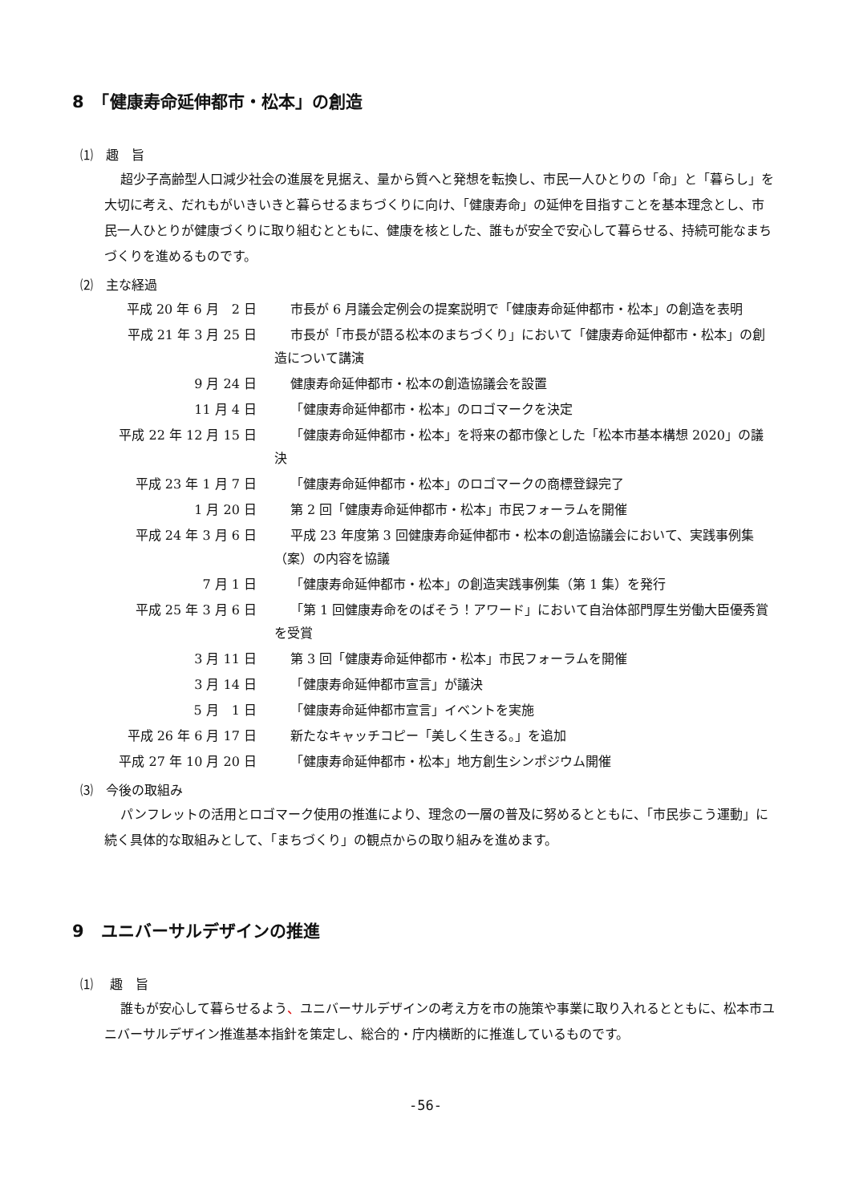8　「健康寿命延伸都市・松本」の創造
⑴　趣　旨
超少子高齢型人口減少社会の進展を見据え、量から質へと発想を転換し、市民一人ひとりの「命」と「暮らし」を大切に考え、だれもがいきいきと暮らせるまちづくりに向け、「健康寿命」の延伸を目指すことを基本理念とし、市民一人ひとりが健康づくりに取り組むとともに、健康を核とした、誰もが安全で安心して暮らせる、持続可能なまちづくりを進めるものです。
⑵　主な経過
| 平成 20 年 6 月 2 日 | 市長が 6 月議会定例会の提案説明で「健康寿命延伸都市・松本」の創造を表明 |
| 平成 21 年 3 月 25 日 | 市長が「市長が語る松本のまちづくり」において「健康寿命延伸都市・松本」の創造について講演 |
| 9 月 24 日 | 健康寿命延伸都市・松本の創造協議会を設置 |
| 11 月 4 日 | 「健康寿命延伸都市・松本」のロゴマークを決定 |
| 平成 22 年 12 月 15 日 | 「健康寿命延伸都市・松本」を将来の都市像とした「松本市基本構想 2020」の議決 |
| 平成 23 年 1 月 7 日 | 「健康寿命延伸都市・松本」のロゴマークの商標登録完了 |
| 1 月 20 日 | 第 2 回「健康寿命延伸都市・松本」市民フォーラムを開催 |
| 平成 24 年 3 月 6 日 | 平成 23 年度第 3 回健康寿命延伸都市・松本の創造協議会において、実践事例集（案）の内容を協議 |
| 7 月 1 日 | 「健康寿命延伸都市・松本」の創造実践事例集（第 1 集）を発行 |
| 平成 25 年 3 月 6 日 | 「第 1 回健康寿命をのばそう！アワード」において自治体部門厚生労働大臣優秀賞を受賞 |
| 3 月 11 日 | 第 3 回「健康寿命延伸都市・松本」市民フォーラムを開催 |
| 3 月 14 日 | 「健康寿命延伸都市宣言」が議決 |
| 5 月 1 日 | 「健康寿命延伸都市宣言」イベントを実施 |
| 平成 26 年 6 月 17 日 | 新たなキャッチコピー「美しく生きる。」を追加 |
| 平成 27 年 10 月 20 日 | 「健康寿命延伸都市・松本」地方創生シンポジウム開催 |
⑶　今後の取組み
パンフレットの活用とロゴマーク使用の推進により、理念の一層の普及に努めるとともに、「市民歩こう運動」に続く具体的な取組みとして、「まちづくり」の観点からの取り組みを進めます。
9　ユニバーサルデザインの推進
⑴　 趣　旨
誰もが安心して暮らせるよう、ユニバーサルデザインの考え方を市の施策や事業に取り入れるとともに、松本市ユニバーサルデザイン推進基本指針を策定し、総合的・庁内横断的に推進しているものです。
-56-